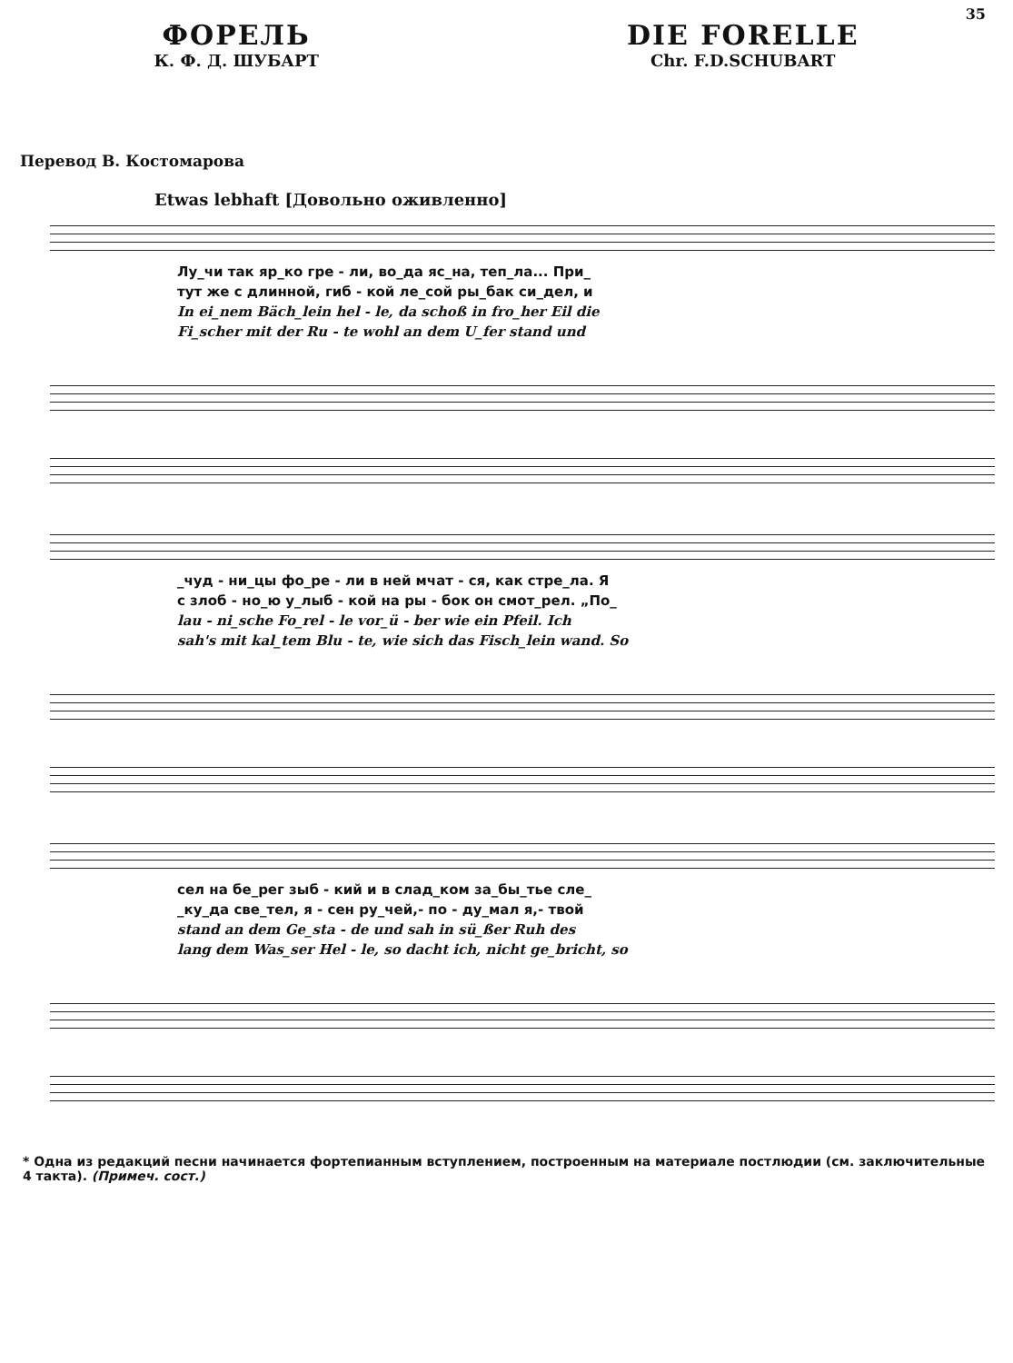35
ФОРЕЛЬ
К. Ф. Д. ШУБАРТ
DIE FORELLE
Chr. F.D.SCHUBART
Перевод В. Костомарова
Etwas lebhaft [Довольно оживленно]
Лу_чи так яр_ко гре - ли, во_да яс_на, теп_ла... При_
тут же с длинной, гиб - кой ле_сой ры_бак си_дел, и
In ei_nem Bäch_lein hel - le, da schoß in fro_her Eil die
Fi_scher mit der Ru - te wohl an dem U_fer stand und
_чуд - ни_цы фо_ре - ли в ней мчат - ся, как стре_ла. Я
с злоб - но_ю у_лыб - кой на ры - бок он смот_рел. „По_
lau - ni_sche Fo_rel - le vor_ü - ber wie ein Pfeil. Ich
sah's mit kal_tem Blu - te, wie sich das Fisch_lein wand. So
сел на бе_рег зыб - кий и в слад_ком за_бы_тье сле_
_ку_да све_тел, я - сен ру_чей,- по - ду_мал я,- твой
stand an dem Ge_sta - de und sah in sü_ßer Ruh des
lang dem Was_ser Hel - le, so dacht ich, nicht ge_bricht, so
* Одна из редакций песни начинается фортепианным вступлением, построенным на материале постлюдии (см. заключительные 4 такта). (Примеч. сост.)